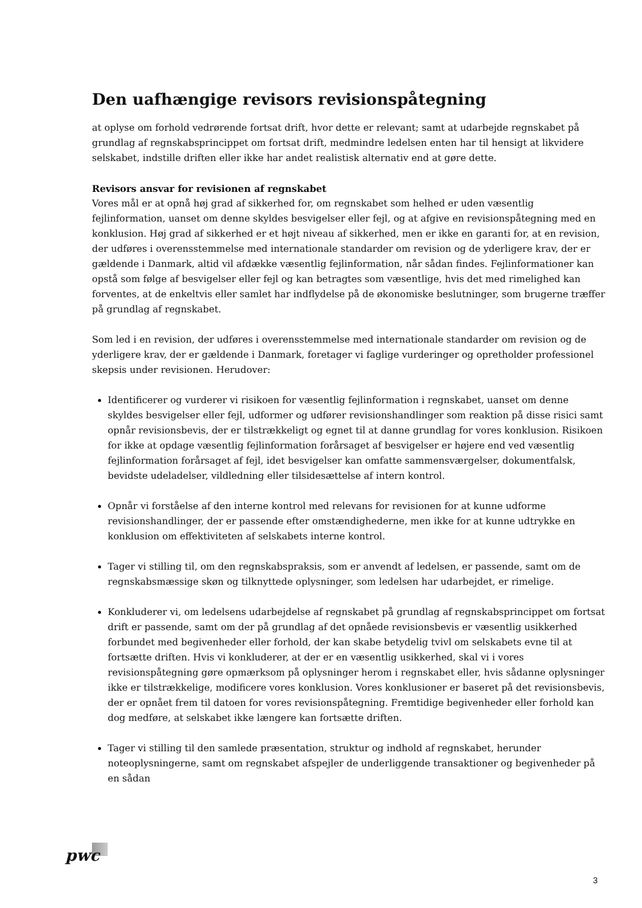Den uafhængige revisors revisionspåtegning
at oplyse om forhold vedrørende fortsat drift, hvor dette er relevant; samt at udarbejde regnskabet på grundlag af regnskabsprincippet om fortsat drift, medmindre ledelsen enten har til hensigt at likvidere selskabet, indstille driften eller ikke har andet realistisk alternativ end at gøre dette.
Revisors ansvar for revisionen af regnskabet
Vores mål er at opnå høj grad af sikkerhed for, om regnskabet som helhed er uden væsentlig fejlinformation, uanset om denne skyldes besvigelser eller fejl, og at afgive en revisionspåtegning med en konklusion. Høj grad af sikkerhed er et højt niveau af sikkerhed, men er ikke en garanti for, at en revision, der udføres i overensstemmelse med internationale standarder om revision og de yderligere krav, der er gældende i Danmark, altid vil afdække væsentlig fejlinformation, når sådan findes. Fejlinformationer kan opstå som følge af besvigelser eller fejl og kan betragtes som væsentlige, hvis det med rimelighed kan forventes, at de enkeltvis eller samlet har indflydelse på de økonomiske beslutninger, som brugerne træffer på grundlag af regnskabet.
Som led i en revision, der udføres i overensstemmelse med internationale standarder om revision og de yderligere krav, der er gældende i Danmark, foretager vi faglige vurderinger og opretholder professionel skepsis under revisionen. Herudover:
Identificerer og vurderer vi risikoen for væsentlig fejlinformation i regnskabet, uanset om denne skyldes besvigelser eller fejl, udformer og udfører revisionshandlinger som reaktion på disse risici samt opnår revisionsbevis, der er tilstrækkeligt og egnet til at danne grundlag for vores konklusion. Risikoen for ikke at opdage væsentlig fejlinformation forårsaget af besvigelser er højere end ved væsentlig fejlinformation forårsaget af fejl, idet besvigelser kan omfatte sammensværgelser, dokumentfalsk, bevidste udeladelser, vildledning eller tilsidesættelse af intern kontrol.
Opnår vi forståelse af den interne kontrol med relevans for revisionen for at kunne udforme revisionshandlinger, der er passende efter omstændighederne, men ikke for at kunne udtrykke en konklusion om effektiviteten af selskabets interne kontrol.
Tager vi stilling til, om den regnskabspraksis, som er anvendt af ledelsen, er passende, samt om de regnskabsmæssige skøn og tilknyttede oplysninger, som ledelsen har udarbejdet, er rimelige.
Konkluderer vi, om ledelsens udarbejdelse af regnskabet på grundlag af regnskabsprincippet om fortsat drift er passende, samt om der på grundlag af det opnåede revisionsbevis er væsentlig usikkerhed forbundet med begivenheder eller forhold, der kan skabe betydelig tvivl om selskabets evne til at fortsætte driften. Hvis vi konkluderer, at der er en væsentlig usikkerhed, skal vi i vores revisionspåtegning gøre opmærksom på oplysninger herom i regnskabet eller, hvis sådanne oplysninger ikke er tilstrækkelige, modificere vores konklusion. Vores konklusioner er baseret på det revisionsbevis, der er opnået frem til datoen for vores revisionspåtegning. Fremtidige begivenheder eller forhold kan dog medføre, at selskabet ikke længere kan fortsætte driften.
Tager vi stilling til den samlede præsentation, struktur og indhold af regnskabet, herunder noteoplysningerne, samt om regnskabet afspejler de underliggende transaktioner og begivenheder på en sådan
pwc
3